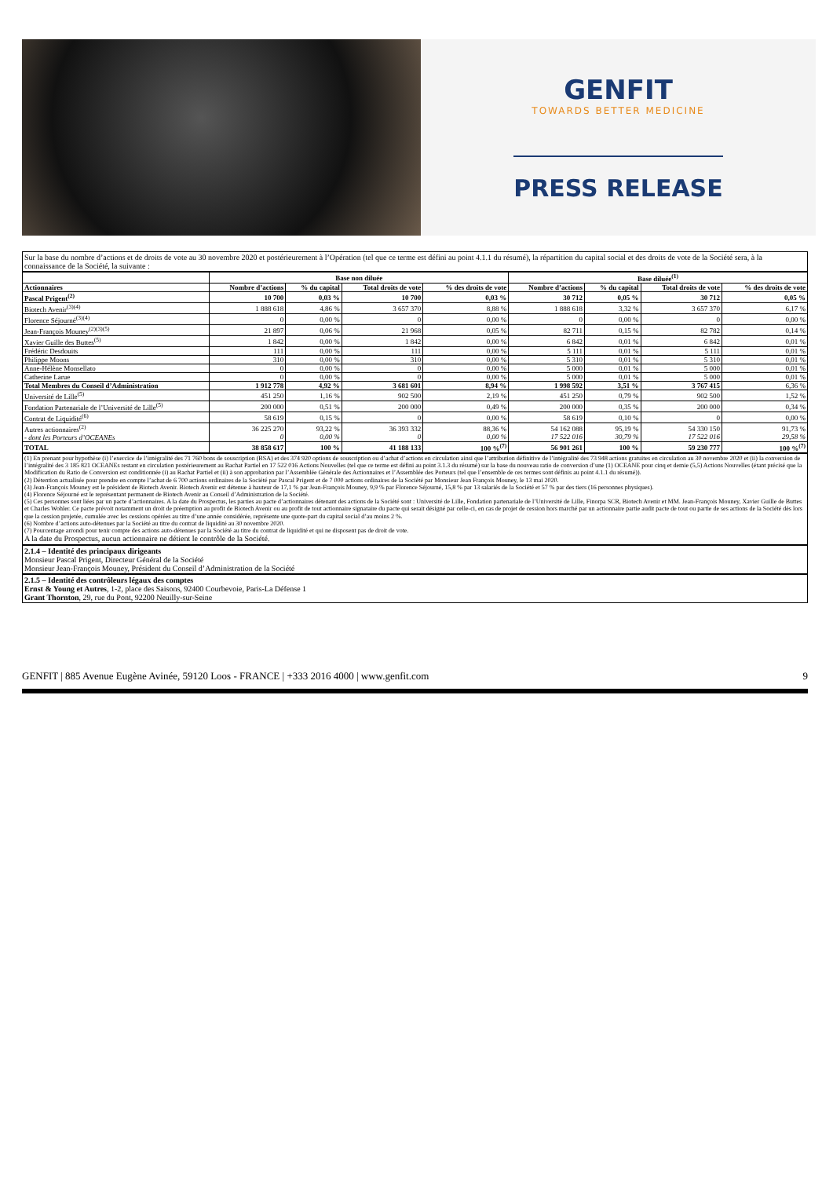GENFIT
TOWARDS BETTER MEDICINE
PRESS RELEASE
Sur la base du nombre d’actions et de droits de vote au 30 novembre 2020 et postérieurement à l’Opération (tel que ce terme est défini au point 4.1.1 du résumé), la répartition du capital social et des droits de vote de la Société sera, à la connaissance de la Société, la suivante :
| | Base non diluée | | | | Base diluée<sup>(1)</sup> | | | |
| --- | --- | --- | --- | --- | --- | --- | --- | --- |
| Actionnaires | Nombre d’actions | % du capital | Total droits de vote | % des droits de vote | Nombre d’actions | % du capital | Total droits de vote | % des droits de vote |
| Pascal Prigent<sup>(2)</sup> | 10 700 | 0,03 % | 10 700 | 0,03 % | 30 712 | 0,05 % | 30 712 | 0,05 % |
| Biotech Avenir<sup>(3)(4)</sup> | 1 888 618 | 4,86 % | 3 657 370 | 8,88 % | 1 888 618 | 3,32 % | 3 657 370 | 6,17 % |
| Florence Séjourné<sup>(3)(4)</sup> | 0 | 0,00 % | 0 | 0,00 % | 0 | 0,00 % | 0 | 0,00 % |
| Jean-François Mouney<sup>(2)(3)(5)</sup> | 21 897 | 0,06 % | 21 968 | 0,05 % | 82 711 | 0,15 % | 82 782 | 0,14 % |
| Xavier Guille des Buttes<sup>(5)</sup> | 1 842 | 0,00 % | 1 842 | 0,00 % | 6 842 | 0,01 % | 6 842 | 0,01 % |
| Frédéric Desdouits | 111 | 0,00 % | 111 | 0,00 % | 5 111 | 0,01 % | 5 111 | 0,01 % |
| Philippe Moons | 310 | 0,00 % | 310 | 0,00 % | 5 310 | 0,01 % | 5 310 | 0,01 % |
| Anne-Hélène Monsellato | 0 | 0,00 % | 0 | 0,00 % | 5 000 | 0,01 % | 5 000 | 0,01 % |
| Catherine Larue | 0 | 0,00 % | 0 | 0,00 % | 5 000 | 0,01 % | 5 000 | 0,01 % |
| Total Membres du Conseil d’Administration | 1 912 778 | 4,92 % | 3 681 601 | 8,94 % | 1 998 592 | 3,51 % | 3 767 415 | 6,36 % |
| Université de Lille<sup>(5)</sup> | 451 250 | 1,16 % | 902 500 | 2,19 % | 451 250 | 0,79 % | 902 500 | 1,52 % |
| Fondation Partenariale de l’Université de Lille<sup>(5)</sup> | 200 000 | 0,51 % | 200 000 | 0,49 % | 200 000 | 0,35 % | 200 000 | 0,34 % |
| Contrat de Liquidité<sup>(6)</sup> | 58 619 | 0,15 % | 0 | 0,00 % | 58 619 | 0,10 % | 0 | 0,00 % |
| Autres actionnaires<sup>(2)</sup> - dont les Porteurs d’OCEANEs | 36 225 270 0 | 93,22 % 0,00 % | 36 393 332 0 | 88,36 % 0,00 % | 54 162 088 17 522 016 | 95,19 % 30,79 % | 54 330 150 17 522 016 | 91,73 % 29,58 % |
| TOTAL | 38 858 617 | 100 % | 41 188 133 | 100 %<sup>(7)</sup> | 56 901 261 | 100 % | 59 230 777 | 100 %<sup>(7)</sup> |
(1) En prenant pour hypothèse (i) l’exercice de l’intégralité des 71 760 bons de souscription (BSA) et des 374 920 options de souscription ou d’achat d’actions en circulation ainsi que l’attribution définitive de l’intégralité des 73 948 actions gratuites en circulation au 30 novembre 2020 et (ii) la conversion de l’intégralité des 3 185 821 OCEANEs restant en circulation postérieurement au Rachat Partiel en 17 522 016 Actions Nouvelles (tel que ce terme est défini au point 3.1.3 du résumé) sur la base du nouveau ratio de conversion d’une (1) OCEANE pour cinq et demie (5,5) Actions Nouvelles (étant précisé que la Modification du Ratio de Conversion est conditionnée (i) au Rachat Partiel et (ii) à son approbation par l’Assemblée Générale des Actionnaires et l’Assemblée des Porteurs (tel que l’ensemble de ces termes sont définis au point 4.1.1 du résumé)).
(2) Détention actualisée pour prendre en compte l’achat de 6 700 actions ordinaires de la Société par Pascal Prigent et de 7 000 actions ordinaires de la Société par Monsieur Jean François Mouney, le 13 mai 2020.
(3) Jean-François Mouney est le président de Biotech Avenir. Biotech Avenir est détenue à hauteur de 17,1 % par Jean-François Mouney, 9,9 % par Florence Séjourné, 15,8 % par 13 salariés de la Société et 57 % par des tiers (16 personnes physiques).
(4) Florence Séjourné est le représentant permanent de Biotech Avenir au Conseil d’Administration de la Société.
(5) Ces personnes sont liées par un pacte d’actionnaires. A la date du Prospectus, les parties au pacte d’actionnaires détenant des actions de la Société sont : Université de Lille, Fondation partenariale de l’Université de Lille, Finorpa SCR, Biotech Avenir et MM. Jean-François Mouney, Xavier Guille de Buttes et Charles Wohler. Ce pacte prévoit notamment un droit de préemption au profit de Biotech Avenir ou au profit de tout actionnaire signataire du pacte qui serait désigné par celle-ci, en cas de projet de cession hors marché par un actionnaire partie audit pacte de tout ou partie de ses actions de la Société dès lors que la cession projetée, cumulée avec les cessions opérées au titre d’une année considérée, représente une quote-part du capital social d’au moins 2 %.
(6) Nombre d’actions auto-détenues par la Société au titre du contrat de liquidité au 30 novembre 2020.
(7) Pourcentage arrondi pour tenir compte des actions auto-détenues par la Société au titre du contrat de liquidité et qui ne disposent pas de droit de vote.
A la date du Prospectus, aucun actionnaire ne détient le contrôle de la Société.
2.1.4 – Identité des principaux dirigeants
Monsieur Pascal Prigent, Directeur Général de la Société
Monsieur Jean-François Mouney, Président du Conseil d’Administration de la Société
2.1.5 – Identité des contrôleurs légaux des comptes
Ernst & Young et Autres, 1-2, place des Saisons, 92400 Courbevoie, Paris-La Défense 1
Grant Thornton, 29, rue du Pont, 92200 Neuilly-sur-Seine
GENFIT | 885 Avenue Eugène Avinée, 59120 Loos - FRANCE | +333 2016 4000 | www.genfit.com 9